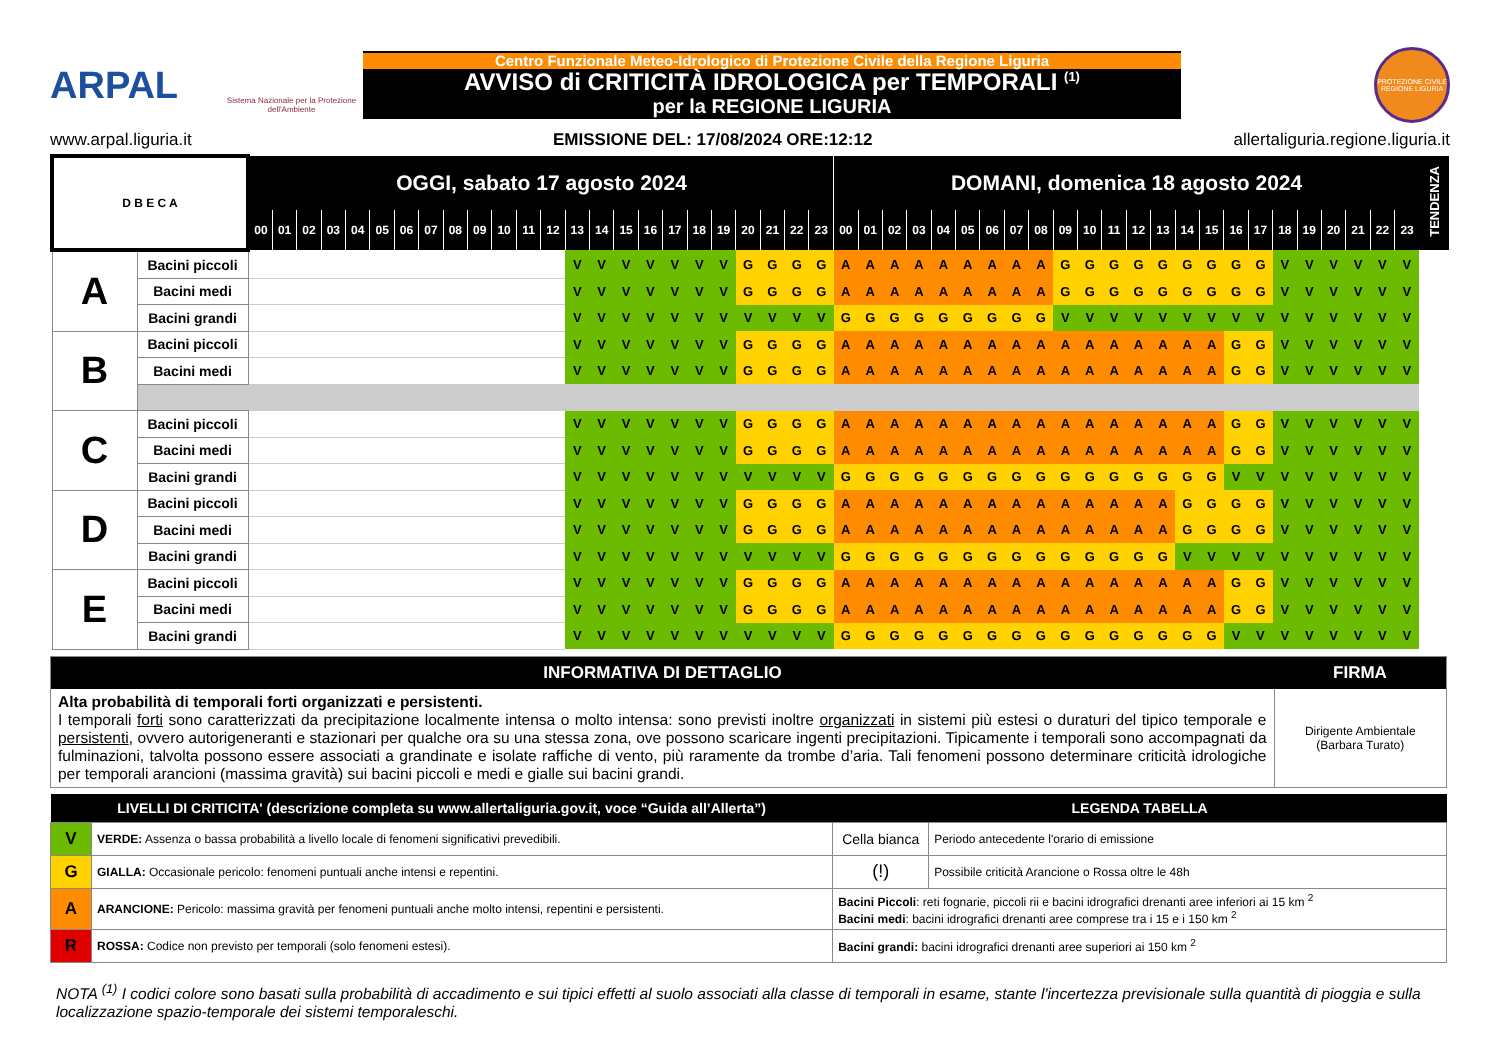ARPAL
Sistema Nazionale per la Protezione dell'Ambiente
Centro Funzionale Meteo-Idrologico di Protezione Civile della Regione Liguria
AVVISO di CRITICITÀ IDROLOGICA per TEMPORALI <sup>(1)</sup>
per la REGIONE LIGURIA
PROTEZIONE CIVILE REGIONE LIGURIA
www.arpal.liguria.it EMISSIONE DEL: 17/08/2024 ORE:12:12 allertaliguria.regione.liguria.it
| D B E C A | | OGGI, sabato 17 agosto 2024 | | | | | | | | | | | | | | | | | | | | | | | | DOMANI, domenica 18 agosto 2024 | | | | | | | | | | | | | | | | | | | | | | | | TENDENZA |
| --- | --- | --- | --- | --- | --- | --- | --- | --- | --- | --- | --- | --- | --- | --- | --- | --- | --- | --- | --- | --- | --- | --- | --- | --- | --- | --- | --- | --- | --- | --- | --- | --- | --- | --- | --- | --- | --- | --- | --- | --- | --- | --- | --- | --- | --- | --- | --- | --- | --- | --- |
| | | 00 | 01 | 02 | 03 | 04 | 05 | 06 | 07 | 08 | 09 | 10 | 11 | 12 | 13 | 14 | 15 | 16 | 17 | 18 | 19 | 20 | 21 | 22 | 23 | 00 | 01 | 02 | 03 | 04 | 05 | 06 | 07 | 08 | 09 | 10 | 11 | 12 | 13 | 14 | 15 | 16 | 17 | 18 | 19 | 20 | 21 | 22 | 23 | |
| A | Bacini piccoli | | | | | | | | | | | | | | V | V | V | V | V | V | V | G | G | G | G | A | A | A | A | A | A | A | A | A | G | G | G | G | G | G | G | G | G | V | V | V | V | V | V | |
| | Bacini medi | | | | | | | | | | | | | | V | V | V | V | V | V | V | G | G | G | G | A | A | A | A | A | A | A | A | A | G | G | G | G | G | G | G | G | G | V | V | V | V | V | V | |
| | Bacini grandi | | | | | | | | | | | | | | V | V | V | V | V | V | V | V | V | V | V | G | G | G | G | G | G | G | G | G | V | V | V | V | V | V | V | V | V | V | V | V | V | V | V | |
| B | Bacini piccoli | | | | | | | | | | | | | | V | V | V | V | V | V | V | G | G | G | G | A | A | A | A | A | A | A | A | A | A | A | A | A | A | A | A | G | G | V | V | V | V | V | V | |
| | Bacini medi | | | | | | | | | | | | | | V | V | V | V | V | V | V | G | G | G | G | A | A | A | A | A | A | A | A | A | A | A | A | A | A | A | A | G | G | V | V | V | V | V | V | |
| C | Bacini piccoli | | | | | | | | | | | | | | V | V | V | V | V | V | V | G | G | G | G | A | A | A | A | A | A | A | A | A | A | A | A | A | A | A | A | G | G | V | V | V | V | V | V | |
| | Bacini medi | | | | | | | | | | | | | | V | V | V | V | V | V | V | G | G | G | G | A | A | A | A | A | A | A | A | A | A | A | A | A | A | A | A | G | G | V | V | V | V | V | V | |
| | Bacini grandi | | | | | | | | | | | | | | V | V | V | V | V | V | V | V | V | V | V | G | G | G | G | G | G | G | G | G | G | G | G | G | G | G | G | V | V | V | V | V | V | V | V | |
| D | Bacini piccoli | | | | | | | | | | | | | | V | V | V | V | V | V | V | G | G | G | G | A | A | A | A | A | A | A | A | A | A | A | A | A | A | G | G | G | G | V | V | V | V | V | V | |
| | Bacini medi | | | | | | | | | | | | | | V | V | V | V | V | V | V | G | G | G | G | A | A | A | A | A | A | A | A | A | A | A | A | A | A | G | G | G | G | V | V | V | V | V | V | |
| | Bacini grandi | | | | | | | | | | | | | | V | V | V | V | V | V | V | V | V | V | V | G | G | G | G | G | G | G | G | G | G | G | G | G | G | V | V | V | V | V | V | V | V | V | V | |
| E | Bacini piccoli | | | | | | | | | | | | | | V | V | V | V | V | V | V | G | G | G | G | A | A | A | A | A | A | A | A | A | A | A | A | A | A | A | A | G | G | V | V | V | V | V | V | |
| | Bacini medi | | | | | | | | | | | | | | V | V | V | V | V | V | V | G | G | G | G | A | A | A | A | A | A | A | A | A | A | A | A | A | A | A | A | G | G | V | V | V | V | V | V | |
| | Bacini grandi | | | | | | | | | | | | | | V | V | V | V | V | V | V | V | V | V | V | G | G | G | G | G | G | G | G | G | G | G | G | G | G | G | G | V | V | V | V | V | V | V | V | |
| INFORMATIVA DI DETTAGLIO | FIRMA |
| --- | --- |
| Alta probabilità di temporali forti organizzati e persistenti. I temporali forti sono caratterizzati da precipitazione localmente intensa o molto intensa: sono previsti inoltre organizzati in sistemi più estesi o duraturi del tipico temporale e persistenti , ovvero autorigeneranti e stazionari per qualche ora su una stessa zona, ove possono scaricare ingenti precipitazioni. Tipicamente i temporali sono accompagnati da fulminazioni, talvolta possono essere associati a grandinate e isolate raffiche di vento, più raramente da trombe d’aria. Tali fenomeni possono determinare criticità idrologiche per temporali arancioni (massima gravità) sui bacini piccoli e medi e gialle sui bacini grandi. | Dirigente Ambientale (Barbara Turato) |
| LIVELLI DI CRITICITA' (descrizione completa su www.allertaliguria.gov.it, voce “Guida all’Allerta”) | | LEGENDA TABELLA | |
| --- | --- | --- | --- |
| V | VERDE: Assenza o bassa probabilità a livello locale di fenomeni significativi prevedibili. | Cella bianca | Periodo antecedente l'orario di emissione |
| G | GIALLA: Occasionale pericolo: fenomeni puntuali anche intensi e repentini. | (!) | Possibile criticità Arancione o Rossa oltre le 48h |
| A | ARANCIONE: Pericolo: massima gravità per fenomeni puntuali anche molto intensi, repentini e persistenti. | Bacini Piccoli : reti fognarie, piccoli rii e bacini idrografici drenanti aree inferiori ai 15 km <sup>2</sup> Bacini medi : bacini idrografici drenanti aree comprese tra i 15 e i 150 km <sup>2</sup> | |
| R | ROSSA: Codice non previsto per temporali (solo fenomeni estesi). | Bacini grandi: bacini idrografici drenanti aree superiori ai 150 km <sup>2</sup> | |
NOTA <sup>(1)</sup> I codici colore sono basati sulla probabilità di accadimento e sui tipici effetti al suolo associati alla classe di temporali in esame, stante l'incertezza previsionale sulla quantità di pioggia e sulla localizzazione spazio-temporale dei sistemi temporaleschi.